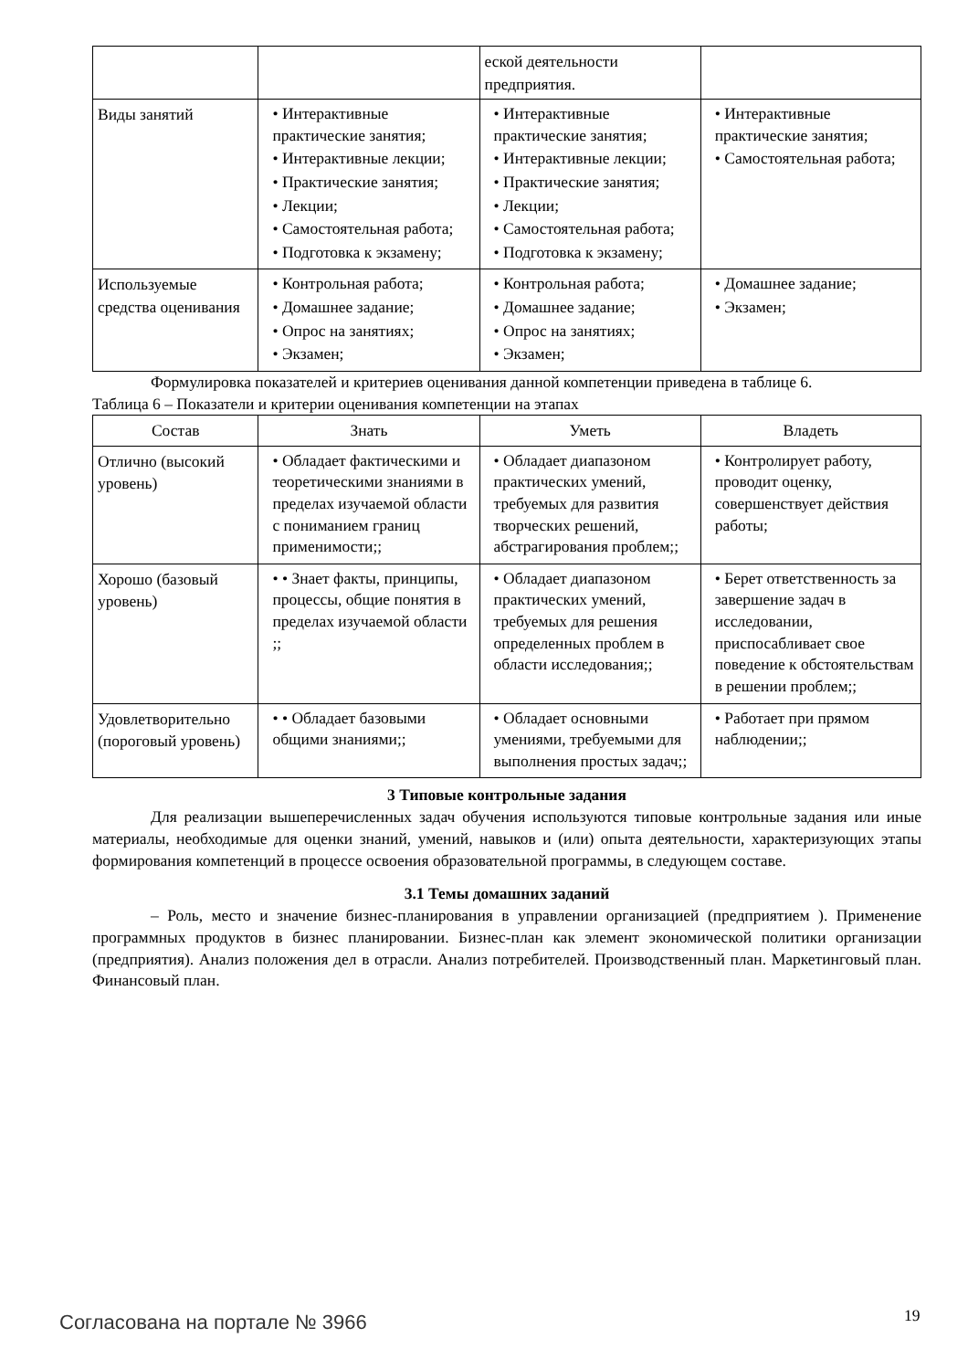| | | еской деятельности предприятия. | |
| Виды занятий | • Интерактивные практические занятия; • Интерактивные лекции; • Практические занятия; • Лекции; • Самостоятельная работа; • Подготовка к экзамену; | • Интерактивные практические занятия; • Интерактивные лекции; • Практические занятия; • Лекции; • Самостоятельная работа; • Подготовка к экзамену; | • Интерактивные практические занятия; • Самостоятельная работа; |
| Используемые средства оценивания | • Контрольная работа; • Домашнее задание; • Опрос на занятиях; • Экзамен; | • Контрольная работа; • Домашнее задание; • Опрос на занятиях; • Экзамен; | • Домашнее задание; • Экзамен; |
Формулировка показателей и критериев оценивания данной компетенции приведена в таблице 6.
Таблица 6 – Показатели и критерии оценивания компетенции на этапах
| Состав | Знать | Уметь | Владеть |
| --- | --- | --- | --- |
| Отлично (высокий уровень) | • Обладает фактическими и теоретическими знаниями в пределах изучаемой области с пониманием границ применимости;; | • Обладает диапазоном практических умений, требуемых для развития творческих решений, абстрагирования проблем;; | • Контролирует работу, проводит оценку, совершенствует действия работы; |
| Хорошо (базовый уровень) | • • Знает факты, принципы, процессы, общие понятия в пределах изучаемой области ;; | • Обладает диапазоном практических умений, требуемых для решения определенных проблем в области исследования;; | • Берет ответственность за завершение задач в исследовании, приспосабливает свое поведение к обстоятельствам в решении проблем;; |
| Удовлетворительно (пороговый уровень) | • • Обладает базовыми общими знаниями;; | • Обладает основными умениями, требуемыми для выполнения простых задач;; | • Работает при прямом наблюдении;; |
3 Типовые контрольные задания
Для реализации вышеперечисленных задач обучения используются типовые контрольные задания или иные материалы, необходимые для оценки знаний, умений, навыков и (или) опыта деятельности, характеризующих этапы формирования компетенций в процессе освоения образовательной программы, в следующем составе.
3.1 Темы домашних заданий
– Роль, место и значение бизнес-планирования в управлении организацией (предприятием ). Применение программных продуктов в бизнес планировании. Бизнес-план как элемент экономической политики организации (предприятия). Анализ положения дел в отрасли. Анализ потребителей. Производственный план. Маркетинговый план. Финансовый план.
Согласована на портале № 3966 19